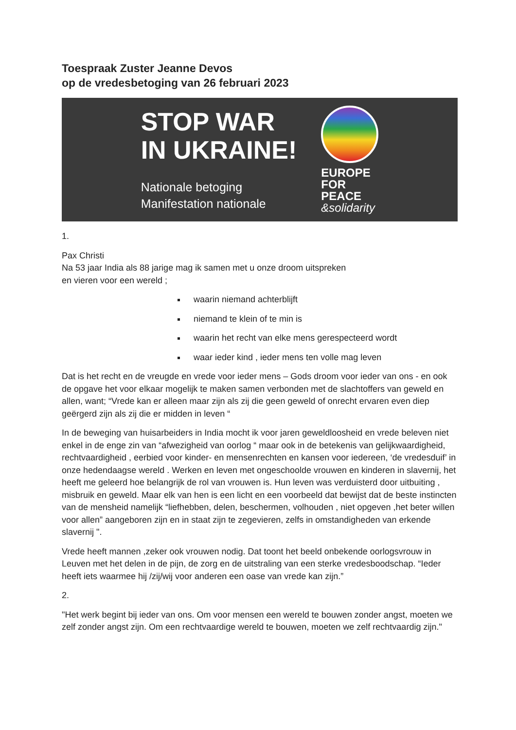Toespraak Zuster Jeanne Devos
op de vredesbetoging van 26 februari 2023
STOP WAR
IN UKRAINE!
Nationale betoging
Manifestation nationale
EUROPE
FOR
PEACE
&solidarity
1.
Pax Christi
Na 53 jaar India als 88 jarige mag ik samen met u onze droom uitspreken
en vieren voor een wereld ;
waarin niemand achterblijft
niemand te klein of te min is
waarin het recht van elke mens gerespecteerd wordt
waar ieder kind , ieder mens ten volle mag leven
Dat is het recht en de vreugde en vrede voor ieder mens – Gods droom voor ieder van ons - en ook de opgave het voor elkaar mogelijk te maken samen verbonden met de slachtoffers van geweld en allen, want; “Vrede kan er alleen maar zijn als zij die geen geweld of onrecht ervaren even diep geërgerd zijn als zij die er midden in leven “
In de beweging van huisarbeiders in India mocht ik voor jaren geweldloosheid en vrede beleven niet enkel in de enge zin van “afwezigheid van oorlog “ maar ook in de betekenis van gelijkwaardigheid, rechtvaardigheid , eerbied voor kinder- en mensenrechten en kansen voor iedereen, ‘de vredesduif’ in onze hedendaagse wereld . Werken en leven met ongeschoolde vrouwen en kinderen in slavernij, het heeft me geleerd hoe belangrijk de rol van vrouwen is. Hun leven was verduisterd door uitbuiting , misbruik en geweld. Maar elk van hen is een licht en een voorbeeld dat bewijst dat de beste instincten van de mensheid namelijk “liefhebben, delen, beschermen, volhouden , niet opgeven ,het beter willen voor allen” aangeboren zijn en in staat zijn te zegevieren, zelfs in omstandigheden van erkende slavernij ".
Vrede heeft mannen ,zeker ook vrouwen nodig. Dat toont het beeld onbekende oorlogsvrouw in Leuven met het delen in de pijn, de zorg en de uitstraling van een sterke vredesboodschap. “Ieder heeft iets waarmee hij /zij/wij voor anderen een oase van vrede kan zijn.”
2.
"Het werk begint bij ieder van ons. Om voor mensen een wereld te bouwen zonder angst, moeten we zelf zonder angst zijn. Om een rechtvaardige wereld te bouwen, moeten we zelf rechtvaardig zijn."